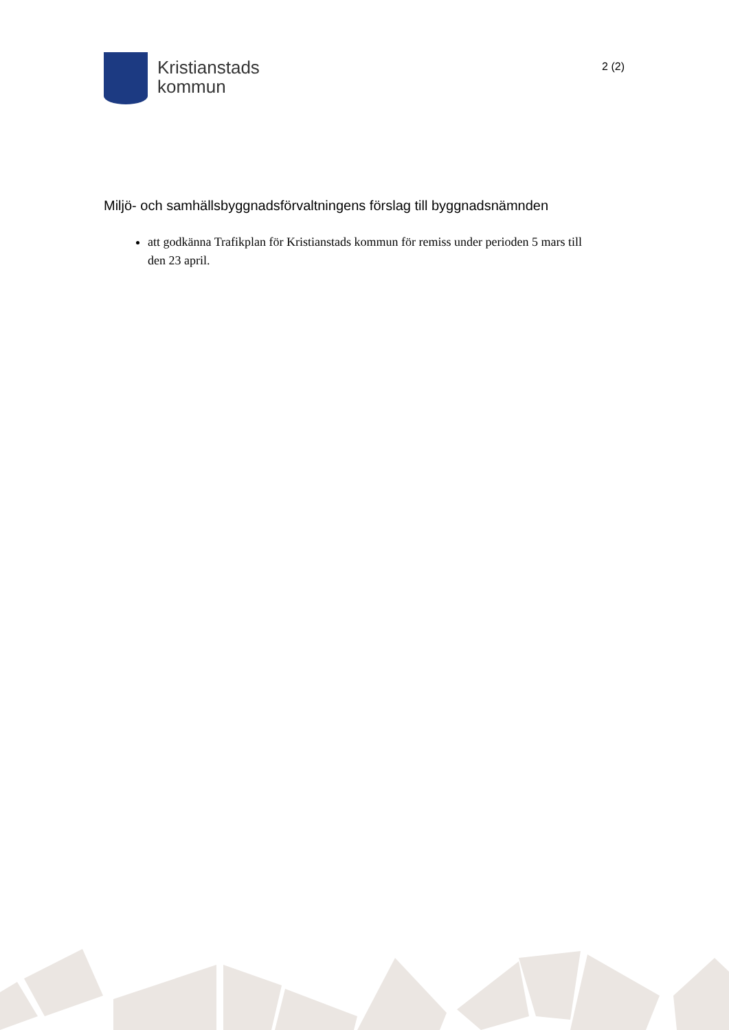Kristianstads
kommun
2 (2)
Miljö- och samhällsbyggnadsförvaltningens förslag till byggnadsnämnden
att godkänna Trafikplan för Kristianstads kommun för remiss under perioden 5 mars till den 23 april.